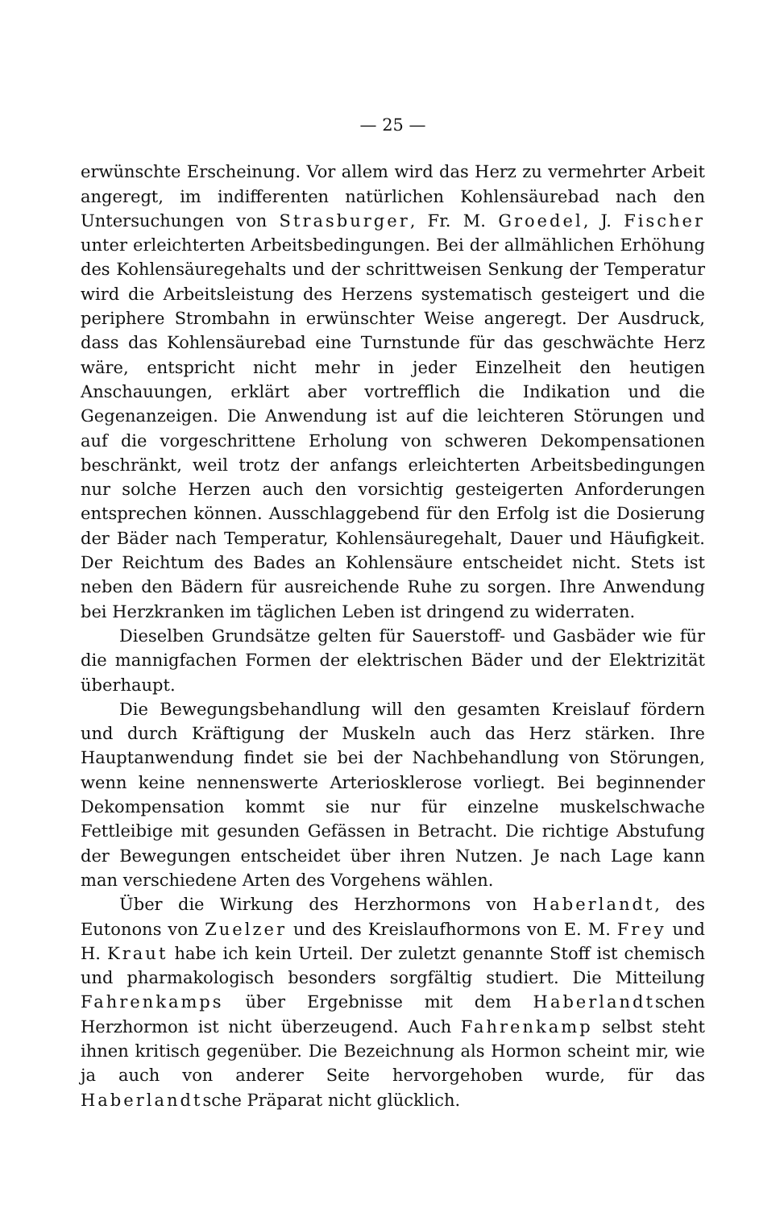— 25 —
erwünschte Erscheinung. Vor allem wird das Herz zu vermehrter Arbeit angeregt, im indifferenten natürlichen Kohlensäurebad nach den Untersuchungen von Strasburger, Fr. M. Groedel, J. Fischer unter erleichterten Arbeitsbedingungen. Bei der allmählichen Erhöhung des Kohlensäuregehalts und der schrittweisen Senkung der Temperatur wird die Arbeitsleistung des Herzens systematisch gesteigert und die periphere Strombahn in erwünschter Weise angeregt. Der Ausdruck, dass das Kohlensäurebad eine Turnstunde für das geschwächte Herz wäre, entspricht nicht mehr in jeder Einzelheit den heutigen Anschauungen, erklärt aber vortrefflich die Indikation und die Gegenanzeigen. Die Anwendung ist auf die leichteren Störungen und auf die vorgeschrittene Erholung von schweren Dekompensationen beschränkt, weil trotz der anfangs erleichterten Arbeitsbedingungen nur solche Herzen auch den vorsichtig gesteigerten Anforderungen entsprechen können. Ausschlaggebend für den Erfolg ist die Dosierung der Bäder nach Temperatur, Kohlensäuregehalt, Dauer und Häufigkeit. Der Reichtum des Bades an Kohlensäure entscheidet nicht. Stets ist neben den Bädern für ausreichende Ruhe zu sorgen. Ihre Anwendung bei Herzkranken im täglichen Leben ist dringend zu widerraten.
Dieselben Grundsätze gelten für Sauerstoff- und Gasbäder wie für die mannigfachen Formen der elektrischen Bäder und der Elektrizität überhaupt.
Die Bewegungsbehandlung will den gesamten Kreislauf fördern und durch Kräftigung der Muskeln auch das Herz stärken. Ihre Hauptanwendung findet sie bei der Nachbehandlung von Störungen, wenn keine nennenswerte Arteriosklerose vorliegt. Bei beginnender Dekompensation kommt sie nur für einzelne muskelschwache Fettleibige mit gesunden Gefässen in Betracht. Die richtige Abstufung der Bewegungen entscheidet über ihren Nutzen. Je nach Lage kann man verschiedene Arten des Vorgehens wählen.
Über die Wirkung des Herzhormons von Haberlandt, des Eutonons von Zuelzer und des Kreislaufhormons von E. M. Frey und H. Kraut habe ich kein Urteil. Der zuletzt genannte Stoff ist chemisch und pharmakologisch besonders sorgfältig studiert. Die Mitteilung Fahrenkamps über Ergebnisse mit dem Haberlandtschen Herzhormon ist nicht überzeugend. Auch Fahrenkamp selbst steht ihnen kritisch gegenüber. Die Bezeichnung als Hormon scheint mir, wie ja auch von anderer Seite hervorgehoben wurde, für das Haberlandtsche Präparat nicht glücklich.